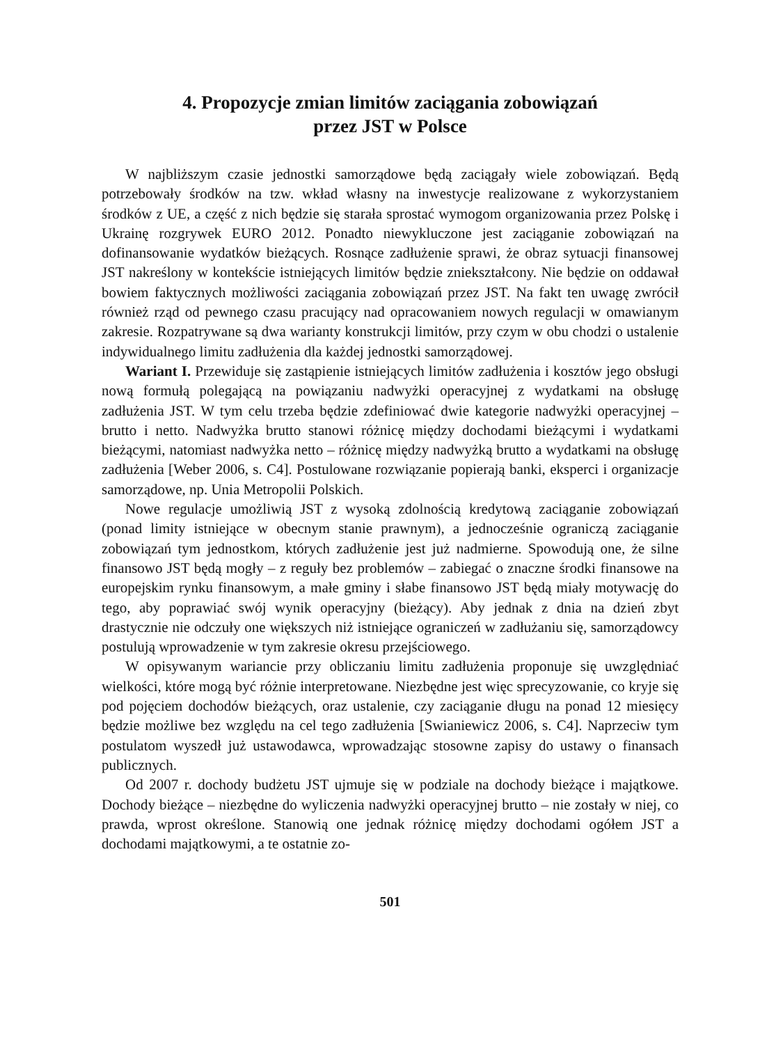4. Propozycje zmian limitów zaciągania zobowiązań
przez JST w Polsce
W najbliższym czasie jednostki samorządowe będą zaciągały wiele zobowiązań. Będą potrzebowały środków na tzw. wkład własny na inwestycje realizowane z wykorzystaniem środków z UE, a część z nich będzie się starała sprostać wymogom organizowania przez Polskę i Ukrainę rozgrywek EURO 2012. Ponadto niewykluczone jest zaciąganie zobowiązań na dofinansowanie wydatków bieżących. Rosnące zadłużenie sprawi, że obraz sytuacji finansowej JST nakreślony w kontekście istniejących limitów będzie zniekształcony. Nie będzie on oddawał bowiem faktycznych możliwości zaciągania zobowiązań przez JST. Na fakt ten uwagę zwrócił również rząd od pewnego czasu pracujący nad opracowaniem nowych regulacji w omawianym zakresie. Rozpatrywane są dwa warianty konstrukcji limitów, przy czym w obu chodzi o ustalenie indywidualnego limitu zadłużenia dla każdej jednostki samorządowej.
Wariant I. Przewiduje się zastąpienie istniejących limitów zadłużenia i kosztów jego obsługi nową formułą polegającą na powiązaniu nadwyżki operacyjnej z wydatkami na obsługę zadłużenia JST. W tym celu trzeba będzie zdefiniować dwie kategorie nadwyżki operacyjnej – brutto i netto. Nadwyżka brutto stanowi różnicę między dochodami bieżącymi i wydatkami bieżącymi, natomiast nadwyżka netto – różnicę między nadwyżką brutto a wydatkami na obsługę zadłużenia [Weber 2006, s. C4]. Postulowane rozwiązanie popierają banki, eksperci i organizacje samorządowe, np. Unia Metropolii Polskich.
Nowe regulacje umożliwią JST z wysoką zdolnością kredytową zaciąganie zobowiązań (ponad limity istniejące w obecnym stanie prawnym), a jednocześnie ograniczą zaciąganie zobowiązań tym jednostkom, których zadłużenie jest już nadmierne. Spowodują one, że silne finansowo JST będą mogły – z reguły bez problemów – zabiegać o znaczne środki finansowe na europejskim rynku finansowym, a małe gminy i słabe finansowo JST będą miały motywację do tego, aby poprawiać swój wynik operacyjny (bieżący). Aby jednak z dnia na dzień zbyt drastycznie nie odczuły one większych niż istniejące ograniczeń w zadłużaniu się, samorządowcy postulują wprowadzenie w tym zakresie okresu przejściowego.
W opisywanym wariancie przy obliczaniu limitu zadłużenia proponuje się uwzględniać wielkości, które mogą być różnie interpretowane. Niezbędne jest więc sprecyzowanie, co kryje się pod pojęciem dochodów bieżących, oraz ustalenie, czy zaciąganie długu na ponad 12 miesięcy będzie możliwe bez względu na cel tego zadłużenia [Swianiewicz 2006, s. C4]. Naprzeciw tym postulatom wyszedł już ustawodawca, wprowadzając stosowne zapisy do ustawy o finansach publicznych.
Od 2007 r. dochody budżetu JST ujmuje się w podziale na dochody bieżące i majątkowe. Dochody bieżące – niezbędne do wyliczenia nadwyżki operacyjnej brutto – nie zostały w niej, co prawda, wprost określone. Stanowią one jednak różnicę między dochodami ogółem JST a dochodami majątkowymi, a te ostatnie zo-
501